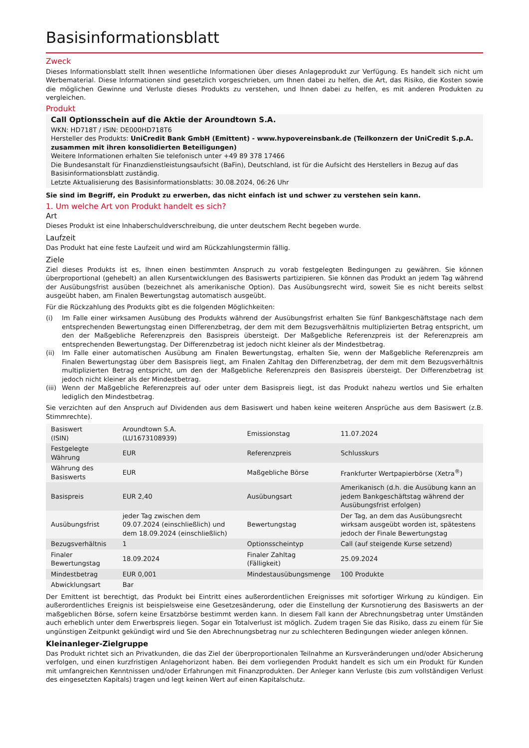Basisinformationsblatt
Zweck
Dieses Informationsblatt stellt Ihnen wesentliche Informationen über dieses Anlageprodukt zur Verfügung. Es handelt sich nicht um Werbematerial. Diese Informationen sind gesetzlich vorgeschrieben, um Ihnen dabei zu helfen, die Art, das Risiko, die Kosten sowie die möglichen Gewinne und Verluste dieses Produkts zu verstehen, und Ihnen dabei zu helfen, es mit anderen Produkten zu vergleichen.
Produkt
Call Optionsschein auf die Aktie der Aroundtown S.A.
WKN: HD718T / ISIN: DE000HD718T6
Hersteller des Produkts: UniCredit Bank GmbH (Emittent) - www.hypovereinsbank.de (Teilkonzern der UniCredit S.p.A. zusammen mit ihren konsolidierten Beteiligungen)
Weitere Informationen erhalten Sie telefonisch unter +49 89 378 17466
Die Bundesanstalt für Finanzdienstleistungsaufsicht (BaFin), Deutschland, ist für die Aufsicht des Herstellers in Bezug auf das Basisinformationsblatt zuständig.
Letzte Aktualisierung des Basisinformationsblatts: 30.08.2024, 06:26 Uhr
Sie sind im Begriff, ein Produkt zu erwerben, das nicht einfach ist und schwer zu verstehen sein kann.
1. Um welche Art von Produkt handelt es sich?
Art
Dieses Produkt ist eine Inhaberschuldverschreibung, die unter deutschem Recht begeben wurde.
Laufzeit
Das Produkt hat eine feste Laufzeit und wird am Rückzahlungstermin fällig.
Ziele
Ziel dieses Produkts ist es, Ihnen einen bestimmten Anspruch zu vorab festgelegten Bedingungen zu gewähren. Sie können überproportional (gehebelt) an allen Kursentwicklungen des Basiswerts partizipieren. Sie können das Produkt an jedem Tag während der Ausübungsfrist ausüben (bezeichnet als amerikanische Option). Das Ausübungsrecht wird, soweit Sie es nicht bereits selbst ausgeübt haben, am Finalen Bewertungstag automatisch ausgeübt.
Für die Rückzahlung des Produkts gibt es die folgenden Möglichkeiten:
(i) Im Falle einer wirksamen Ausübung des Produkts während der Ausübungsfrist erhalten Sie fünf Bankgeschäftstage nach dem entsprechenden Bewertungstag einen Differenzbetrag, der dem mit dem Bezugsverhältnis multiplizierten Betrag entspricht, um den der Maßgebliche Referenzpreis den Basispreis übersteigt. Der Maßgebliche Referenzpreis ist der Referenzpreis am entsprechenden Bewertungstag. Der Differenzbetrag ist jedoch nicht kleiner als der Mindestbetrag.
(ii) Im Falle einer automatischen Ausübung am Finalen Bewertungstag, erhalten Sie, wenn der Maßgebliche Referenzpreis am Finalen Bewertungstag über dem Basispreis liegt, am Finalen Zahltag den Differenzbetrag, der dem mit dem Bezugsverhältnis multiplizierten Betrag entspricht, um den der Maßgebliche Referenzpreis den Basispreis übersteigt. Der Differenzbetrag ist jedoch nicht kleiner als der Mindestbetrag.
(iii) Wenn der Maßgebliche Referenzpreis auf oder unter dem Basispreis liegt, ist das Produkt nahezu wertlos und Sie erhalten lediglich den Mindestbetrag.
Sie verzichten auf den Anspruch auf Dividenden aus dem Basiswert und haben keine weiteren Ansprüche aus dem Basiswert (z.B. Stimmrechte).
| Basiswert (ISIN) | Aroundtown S.A. (LU1673108939) | Emissionstag | 11.07.2024 |
| Festgelegte Währung | EUR | Referenzpreis | Schlusskurs |
| Währung des Basiswerts | EUR | Maßgebliche Börse | Frankfurter Wertpapierbörse (Xetra<sup>®</sup>) |
| Basispreis | EUR 2,40 | Ausübungsart | Amerikanisch (d.h. die Ausübung kann an jedem Bankgeschäftstag während der Ausübungsfrist erfolgen) |
| Ausübungsfrist | jeder Tag zwischen dem 09.07.2024 (einschließlich) und dem 18.09.2024 (einschließlich) | Bewertungstag | Der Tag, an dem das Ausübungsrecht wirksam ausgeübt worden ist, spätestens jedoch der Finale Bewertungstag |
| Bezugsverhältnis | 1 | Optionsscheintyp | Call (auf steigende Kurse setzend) |
| Finaler Bewertungstag | 18.09.2024 | Finaler Zahltag (Fälligkeit) | 25.09.2024 |
| Mindestbetrag | EUR 0,001 | Mindestausübungsmenge | 100 Produkte |
| Abwicklungsart | Bar | | |
Der Emittent ist berechtigt, das Produkt bei Eintritt eines außerordentlichen Ereignisses mit sofortiger Wirkung zu kündigen. Ein außerordentliches Ereignis ist beispielsweise eine Gesetzesänderung, oder die Einstellung der Kursnotierung des Basiswerts an der maßgeblichen Börse, sofern keine Ersatzbörse bestimmt werden kann. In diesem Fall kann der Abrechnungsbetrag unter Umständen auch erheblich unter dem Erwerbspreis liegen. Sogar ein Totalverlust ist möglich. Zudem tragen Sie das Risiko, dass zu einem für Sie ungünstigen Zeitpunkt gekündigt wird und Sie den Abrechnungsbetrag nur zu schlechteren Bedingungen wieder anlegen können.
Kleinanleger-Zielgruppe
Das Produkt richtet sich an Privatkunden, die das Ziel der überproportionalen Teilnahme an Kursveränderungen und/oder Absicherung verfolgen, und einen kurzfristigen Anlagehorizont haben. Bei dem vorliegenden Produkt handelt es sich um ein Produkt für Kunden mit umfangreichen Kenntnissen und/oder Erfahrungen mit Finanzprodukten. Der Anleger kann Verluste (bis zum vollständigen Verlust des eingesetzten Kapitals) tragen und legt keinen Wert auf einen Kapitalschutz.